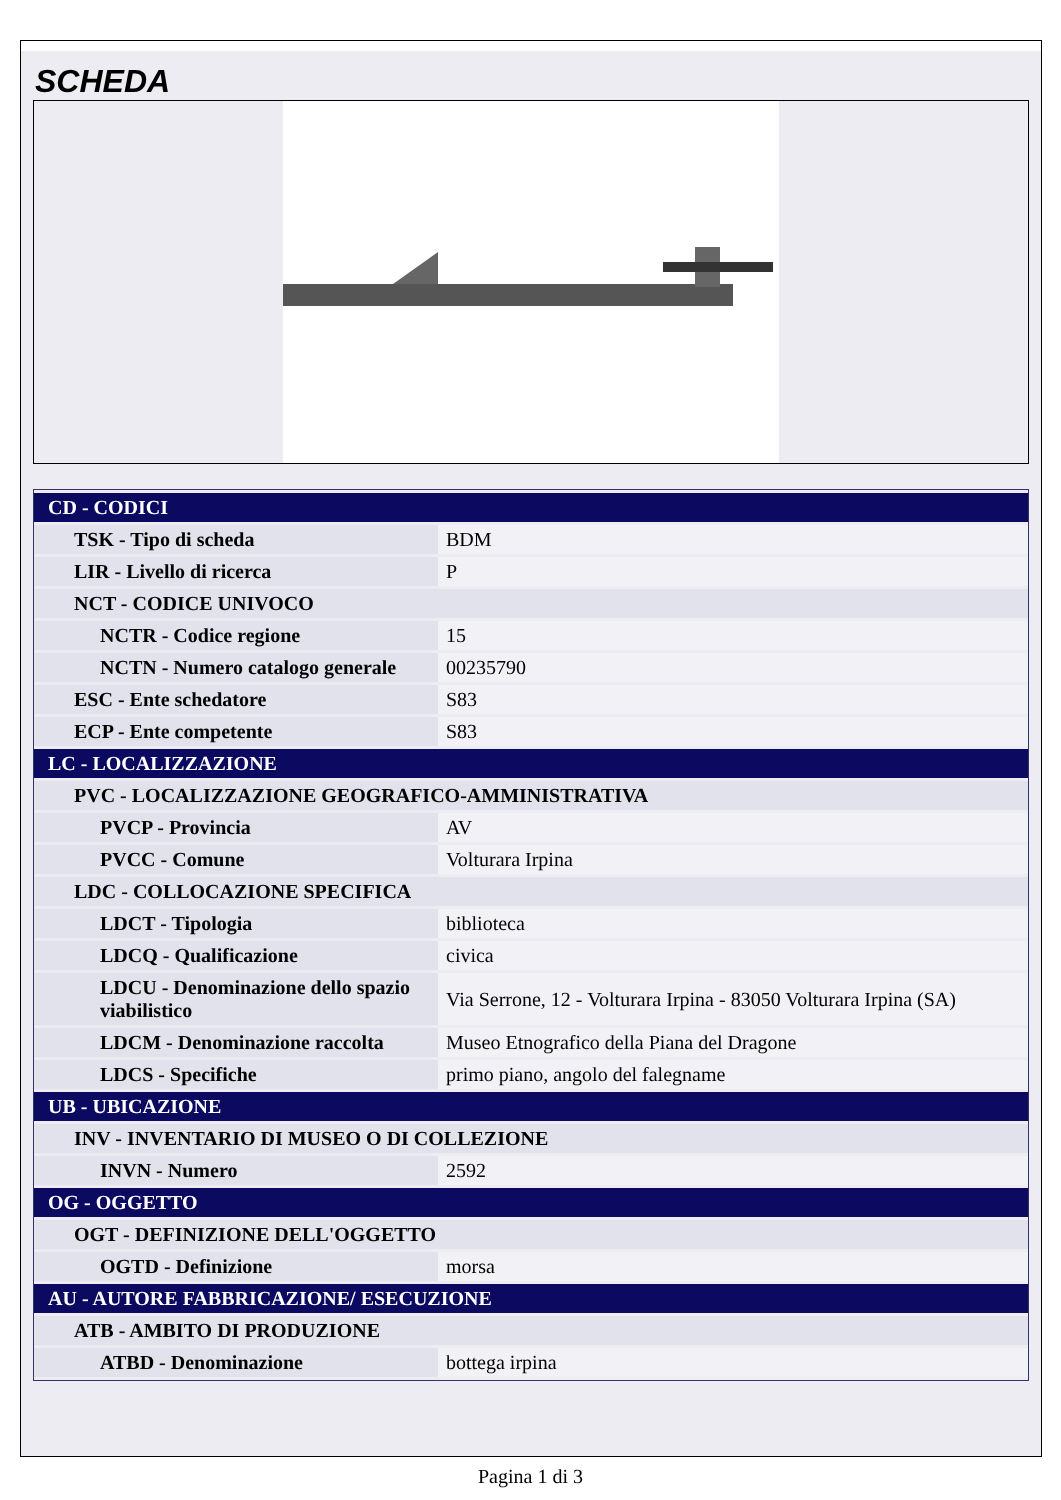SCHEDA
| CD - CODICI | |
| TSK - Tipo di scheda | BDM |
| LIR - Livello di ricerca | P |
| NCT - CODICE UNIVOCO | |
| NCTR - Codice regione | 15 |
| NCTN - Numero catalogo generale | 00235790 |
| ESC - Ente schedatore | S83 |
| ECP - Ente competente | S83 |
| LC - LOCALIZZAZIONE | |
| PVC - LOCALIZZAZIONE GEOGRAFICO-AMMINISTRATIVA | |
| PVCP - Provincia | AV |
| PVCC - Comune | Volturara Irpina |
| LDC - COLLOCAZIONE SPECIFICA | |
| LDCT - Tipologia | biblioteca |
| LDCQ - Qualificazione | civica |
| LDCU - Denominazione dello spazio viabilistico | Via Serrone, 12 - Volturara Irpina - 83050 Volturara Irpina (SA) |
| LDCM - Denominazione raccolta | Museo Etnografico della Piana del Dragone |
| LDCS - Specifiche | primo piano, angolo del falegname |
| UB - UBICAZIONE | |
| INV - INVENTARIO DI MUSEO O DI COLLEZIONE | |
| INVN - Numero | 2592 |
| OG - OGGETTO | |
| OGT - DEFINIZIONE DELL'OGGETTO | |
| OGTD - Definizione | morsa |
| AU - AUTORE FABBRICAZIONE/ ESECUZIONE | |
| ATB - AMBITO DI PRODUZIONE | |
| ATBD - Denominazione | bottega irpina |
Pagina 1 di 3